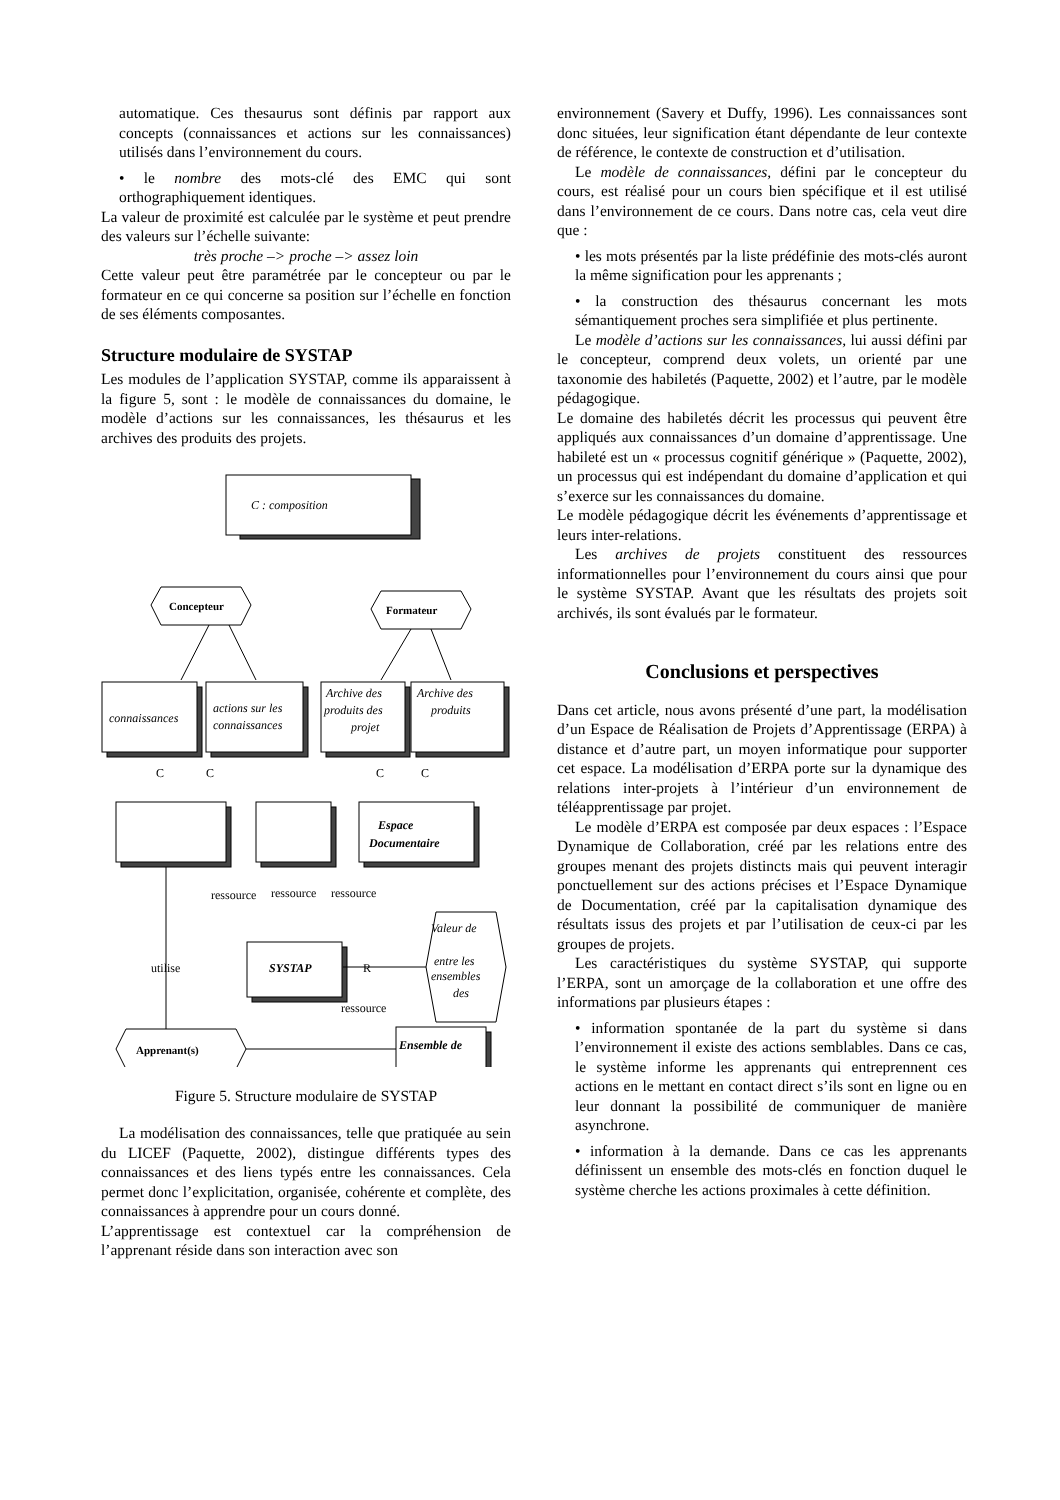automatique. Ces thesaurus sont définis par rapport aux concepts (connaissances et actions sur les connaissances) utilisés dans l’environnement du cours.
• le nombre des mots-clé des EMC qui sont orthographiquement identiques.
La valeur de proximité est calculée par le système et peut prendre des valeurs sur l’échelle suivante:
très proche –> proche –> assez loin
Cette valeur peut être paramétrée par le concepteur ou par le formateur en ce qui concerne sa position sur l’échelle en fonction de ses éléments composantes.
Structure modulaire de SYSTAP
Les modules de l’application SYSTAP, comme ils apparaissent à la figure 5, sont : le modèle de connaissances du domaine, le modèle d’actions sur les connaissances, les thésaurus et les archives des produits des projets.
C : composition
Concepteur
Formateur
connaissances
actions sur les
connaissances
Archive des
produits des
projet
Archive des
produits
C
C
C
C
Espace
Documentaire
ressource
ressource
ressource
SYSTAP
Valeur de
entre les
ensembles
des
R
utilise
ressource
Ensemble de
Apprenant(s)
Figure 5. Structure modulaire de SYSTAP
La modélisation des connaissances, telle que pratiquée au sein du LICEF (Paquette, 2002), distingue différents types des connaissances et des liens typés entre les connaissances. Cela permet donc l’explicitation, organisée, cohérente et complète, des connaissances à apprendre pour un cours donné.
L’apprentissage est contextuel car la compréhension de l’apprenant réside dans son interaction avec son
environnement (Savery et Duffy, 1996). Les connaissances sont donc situées, leur signification étant dépendante de leur contexte de référence, le contexte de construction et d’utilisation.
Le modèle de connaissances, défini par le concepteur du cours, est réalisé pour un cours bien spécifique et il est utilisé dans l’environnement de ce cours. Dans notre cas, cela veut dire que :
• les mots présentés par la liste prédéfinie des mots-clés auront la même signification pour les apprenants ;
• la construction des thésaurus concernant les mots sémantiquement proches sera simplifiée et plus pertinente.
Le modèle d’actions sur les connaissances, lui aussi défini par le concepteur, comprend deux volets, un orienté par une taxonomie des habiletés (Paquette, 2002) et l’autre, par le modèle pédagogique.
Le domaine des habiletés décrit les processus qui peuvent être appliqués aux connaissances d’un domaine d’apprentissage. Une habileté est un « processus cognitif générique » (Paquette, 2002), un processus qui est indépendant du domaine d’application et qui s’exerce sur les connaissances du domaine.
Le modèle pédagogique décrit les événements d’apprentissage et leurs inter-relations.
Les archives de projets constituent des ressources informationnelles pour l’environnement du cours ainsi que pour le système SYSTAP. Avant que les résultats des projets soit archivés, ils sont évalués par le formateur.
Conclusions et perspectives
Dans cet article, nous avons présenté d’une part, la modélisation d’un Espace de Réalisation de Projets d’Apprentissage (ERPA) à distance et d’autre part, un moyen informatique pour supporter cet espace. La modélisation d’ERPA porte sur la dynamique des relations inter-projets à l’intérieur d’un environnement de téléapprentissage par projet.
Le modèle d’ERPA est composée par deux espaces : l’Espace Dynamique de Collaboration, créé par les relations entre des groupes menant des projets distincts mais qui peuvent interagir ponctuellement sur des actions précises et l’Espace Dynamique de Documentation, créé par la capitalisation dynamique des résultats issus des projets et par l’utilisation de ceux-ci par les groupes de projets.
Les caractéristiques du système SYSTAP, qui supporte l’ERPA, sont un amorçage de la collaboration et une offre des informations par plusieurs étapes :
• information spontanée de la part du système si dans l’environnement il existe des actions semblables. Dans ce cas, le système informe les apprenants qui entreprennent ces actions en le mettant en contact direct s’ils sont en ligne ou en leur donnant la possibilité de communiquer de manière asynchrone.
• information à la demande. Dans ce cas les apprenants définissent un ensemble des mots-clés en fonction duquel le système cherche les actions proximales à cette définition.